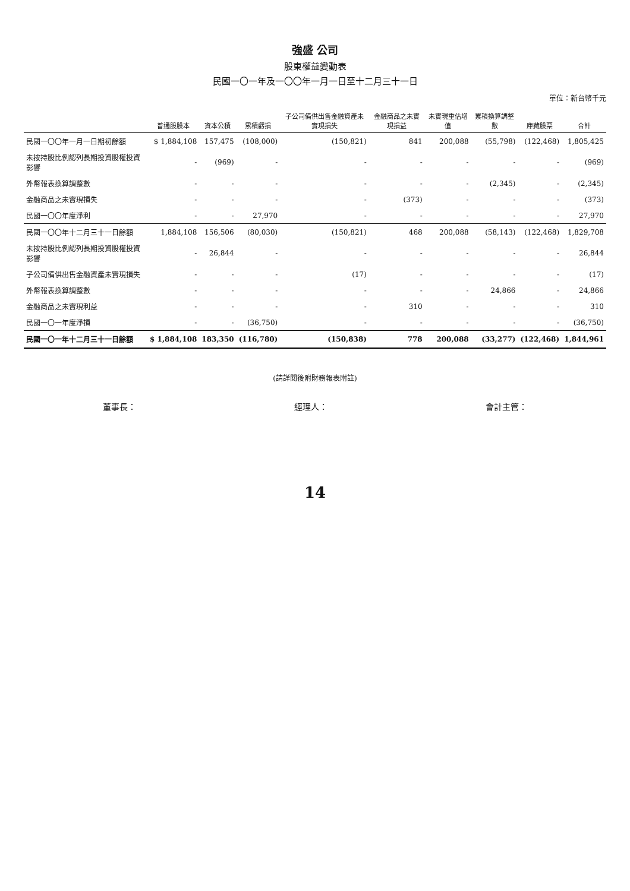強盛 公司
股東權益變動表
民國一〇一年及一〇〇年一月一日至十二月三十一日
單位：新台幣千元
| | 普通股股本 | 資本公積 | 累積虧損 | 子公司備供出售金融資產未實現損失 | 金融商品之未實現損益 | 未實現重估增值 | 累積換算調整數 | 庫藏股票 | 合計 |
| --- | --- | --- | --- | --- | --- | --- | --- | --- | --- |
| 民國一〇〇年一月一日期初餘額 | $ 1,884,108 | 157,475 | (108,000) | (150,821) | 841 | 200,088 | (55,798) | (122,468) | 1,805,425 |
| 未按持股比例認列長期投資股權投資影響 | - | (969) | - | - | - | - | - | - | (969) |
| 外幣報表換算調整數 | - | - | - | - | - | - | (2,345) | - | (2,345) |
| 金融商品之未實現損失 | - | - | - | - | (373) | - | - | - | (373) |
| 民國一〇〇年度淨利 | - | - | 27,970 | - | - | - | - | - | 27,970 |
| 民國一〇〇年十二月三十一日餘額 | 1,884,108 | 156,506 | (80,030) | (150,821) | 468 | 200,088 | (58,143) | (122,468) | 1,829,708 |
| 未按持股比例認列長期投資股權投資影響 | - | 26,844 | - | - | - | - | - | - | 26,844 |
| 子公司備供出售金融資產未實現損失 | - | - | - | (17) | - | - | - | - | (17) |
| 外幣報表換算調整數 | - | - | - | - | - | - | 24,866 | - | 24,866 |
| 金融商品之未實現利益 | - | - | - | - | 310 | - | - | - | 310 |
| 民國一〇一年度淨損 | - | - | (36,750) | - | - | - | - | - | (36,750) |
| 民國一〇一年十二月三十一日餘額 | $ 1,884,108 | 183,350 | (116,780) | (150,838) | 778 | 200,088 | (33,277) | (122,468) | 1,844,961 |
(請詳閱後附財務報表附註)
董事長： 經理人： 會計主管：
14